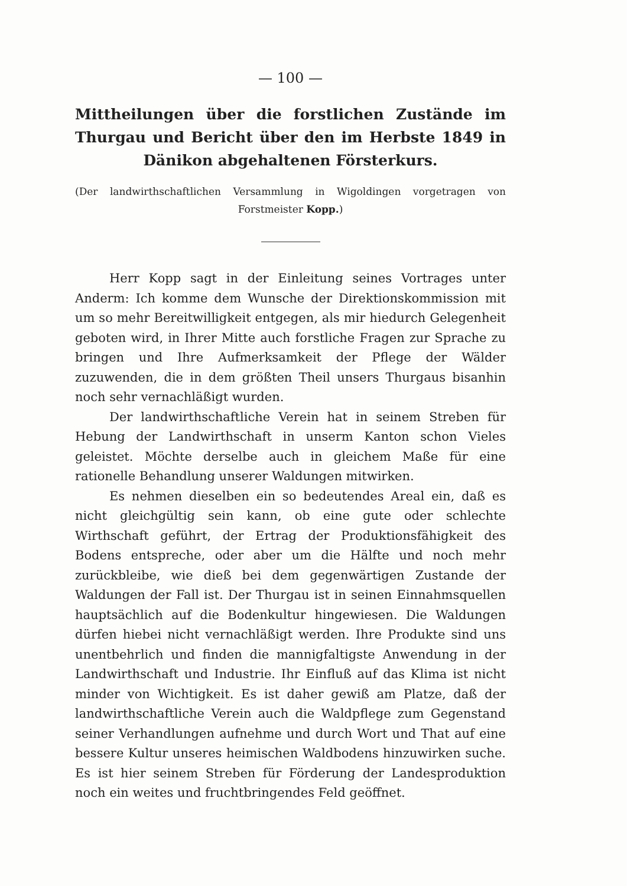— 100 —
Mittheilungen über die forstlichen Zustände im Thurgau und Bericht über den im Herbste 1849 in Dänikon abgehaltenen Försterkurs.
(Der landwirthschaftlichen Versammlung in Wigoldingen vorgetragen von Forstmeister Kopp.)
Herr Kopp sagt in der Einleitung seines Vortrages unter Anderm: Ich komme dem Wunsche der Direktionskommission mit um so mehr Bereitwilligkeit entgegen, als mir hiedurch Gelegenheit geboten wird, in Ihrer Mitte auch forstliche Fragen zur Sprache zu bringen und Ihre Aufmerksamkeit der Pflege der Wälder zuzuwenden, die in dem größten Theil unsers Thurgaus bisanhin noch sehr vernachläßigt wurden.
Der landwirthschaftliche Verein hat in seinem Streben für Hebung der Landwirthschaft in unserm Kanton schon Vieles geleistet. Möchte derselbe auch in gleichem Maße für eine rationelle Behandlung unserer Waldungen mitwirken.
Es nehmen dieselben ein so bedeutendes Areal ein, daß es nicht gleichgültig sein kann, ob eine gute oder schlechte Wirthschaft geführt, der Ertrag der Produktionsfähigkeit des Bodens entspreche, oder aber um die Hälfte und noch mehr zurückbleibe, wie dieß bei dem gegenwärtigen Zustande der Waldungen der Fall ist. Der Thurgau ist in seinen Einnahmsquellen hauptsächlich auf die Bodenkultur hingewiesen. Die Waldungen dürfen hiebei nicht vernachläßigt werden. Ihre Produkte sind uns unentbehrlich und finden die mannigfaltigste Anwendung in der Landwirthschaft und Industrie. Ihr Einfluß auf das Klima ist nicht minder von Wichtigkeit. Es ist daher gewiß am Platze, daß der landwirthschaftliche Verein auch die Waldpflege zum Gegenstand seiner Verhandlungen aufnehme und durch Wort und That auf eine bessere Kultur unseres heimischen Waldbodens hinzuwirken suche. Es ist hier seinem Streben für Förderung der Landesproduktion noch ein weites und fruchtbringendes Feld geöffnet.